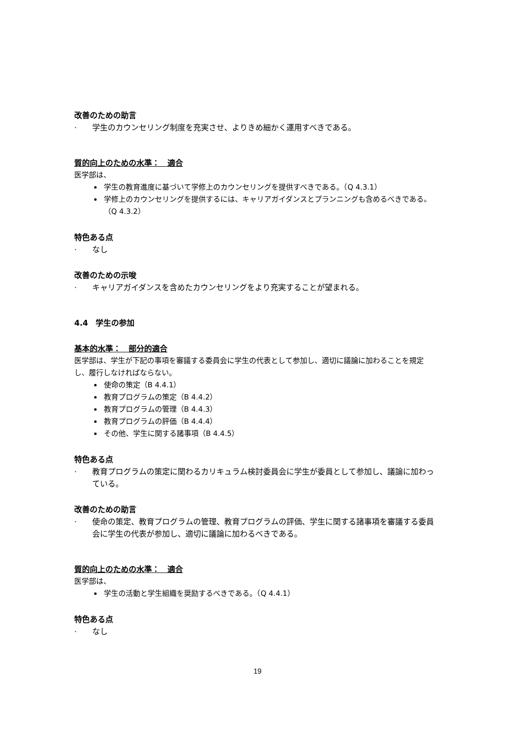改善のための助言
· 学生のカウンセリング制度を充実させ、よりきめ細かく運用すべきである。
質的向上のための水準：　適合
医学部は、
学生の教育進度に基づいて学修上のカウンセリングを提供すべきである。（Q 4.3.1）
学修上のカウンセリングを提供するには、キャリアガイダンスとプランニングも含めるべきである。（Q 4.3.2）
特色ある点
· なし
改善のための示唆
· キャリアガイダンスを含めたカウンセリングをより充実することが望まれる。
4.4　学生の参加
基本的水準：　部分的適合
医学部は、学生が下記の事項を審議する委員会に学生の代表として参加し、適切に議論に加わることを規定し、履行しなければならない。
使命の策定（B 4.4.1）
教育プログラムの策定（B 4.4.2）
教育プログラムの管理（B 4.4.3）
教育プログラムの評価（B 4.4.4）
その他、学生に関する諸事項（B 4.4.5）
特色ある点
· 教育プログラムの策定に関わるカリキュラム検討委員会に学生が委員として参加し、議論に加わっている。
改善のための助言
· 使命の策定、教育プログラムの管理、教育プログラムの評価、学生に関する諸事項を審議する委員会に学生の代表が参加し、適切に議論に加わるべきである。
質的向上のための水準：　適合
医学部は、
学生の活動と学生組織を奨励するべきである。（Q 4.4.1）
特色ある点
· なし
19